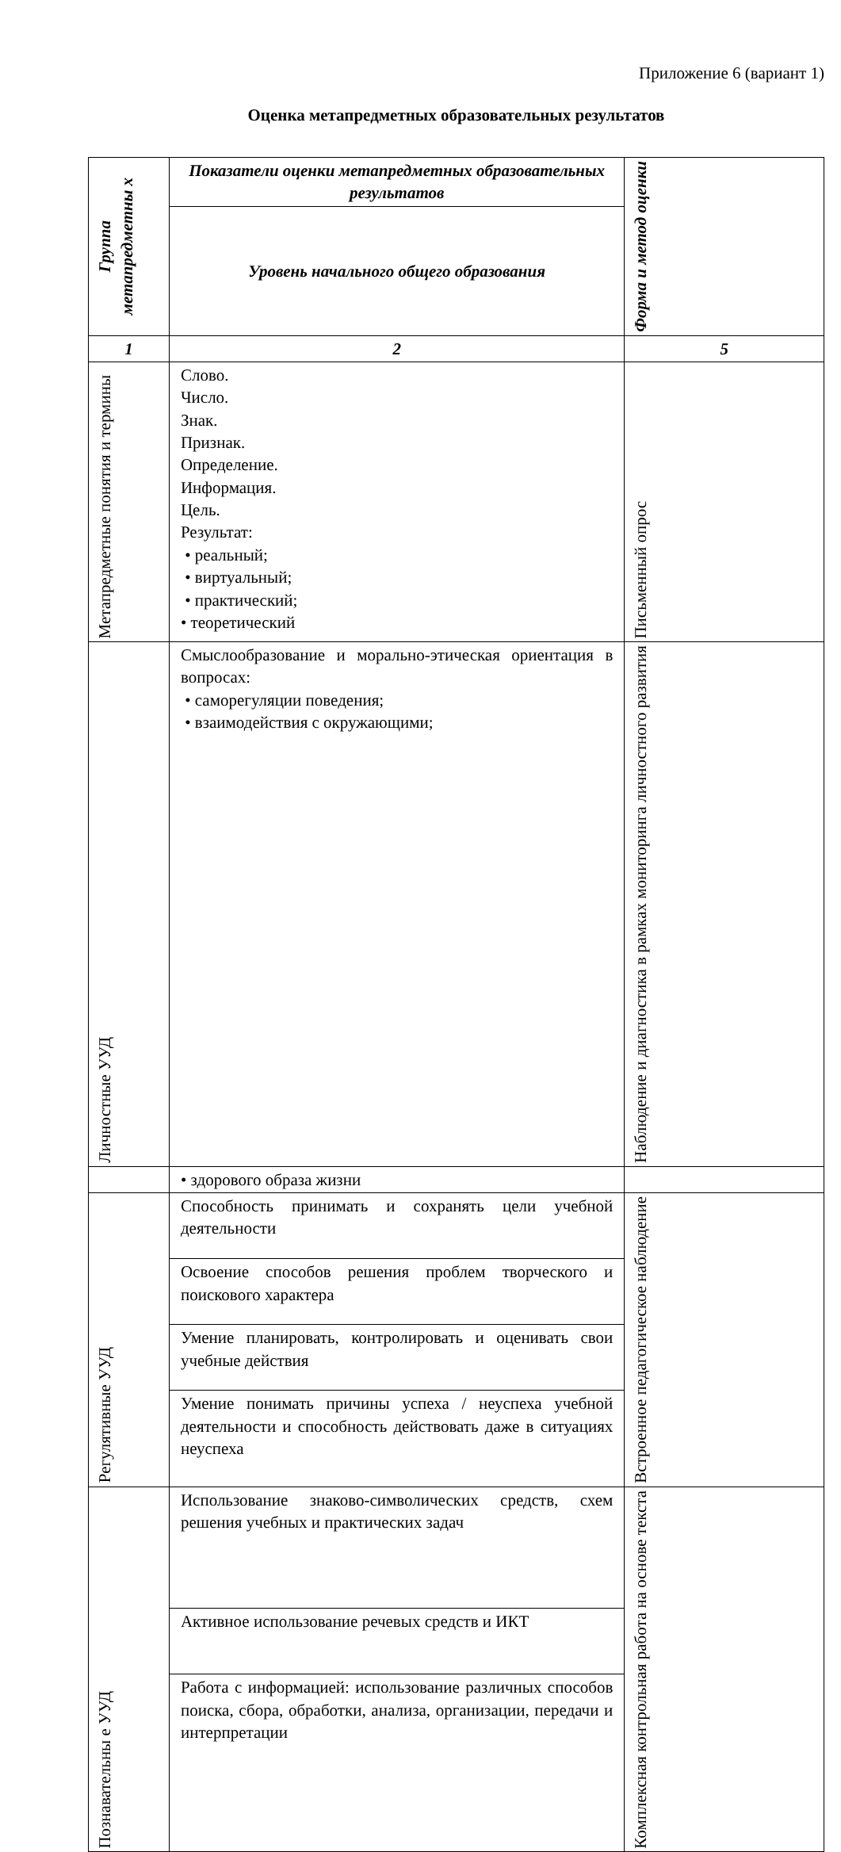Приложение 6 (вариант 1)
Оценка метапредметных образовательных результатов
| Группа метапредметны х | Показатели оценки метапредметных образовательных результатов | Форма и метод оценки |
| --- | --- | --- |
| | Уровень начального общего образования | |
| 1 | 2 | 5 |
| Метапредметные понятия и термины | Слово. Число. Знак. Признак. Определение. Информация. Цель. Результат: • реальный; • виртуальный; • практический; • теоретический | Письменный опрос |
| Личностные УУД | Смыслообразование и морально-этическая ориентация в вопросах: • саморегуляции поведения; • взаимодействия с окружающими; | Наблюдение и диагностика в рамках мониторинга личностного развития |
| | • здорового образа жизни | |
| Регулятивные УУД | Способность принимать и сохранять цели учебной деятельности | Встроенное педагогическое наблюдение |
| | Освоение способов решения проблем творческого и поискового характера | |
| | Умение планировать, контролировать и оценивать свои учебные действия | |
| | Умение понимать причины успеха / неуспеха учебной деятельности и способность действовать даже в ситуациях неуспеха | |
| Познавательны е УУД | Использование знаково-символических средств, схем решения учебных и практических задач | Комплексная контрольная работа на основе текста |
| | Активное использование речевых средств и ИКТ | |
| | Работа с информацией: использование различных способов поиска, сбора, обработки, анализа, организации, передачи и интерпретации | |